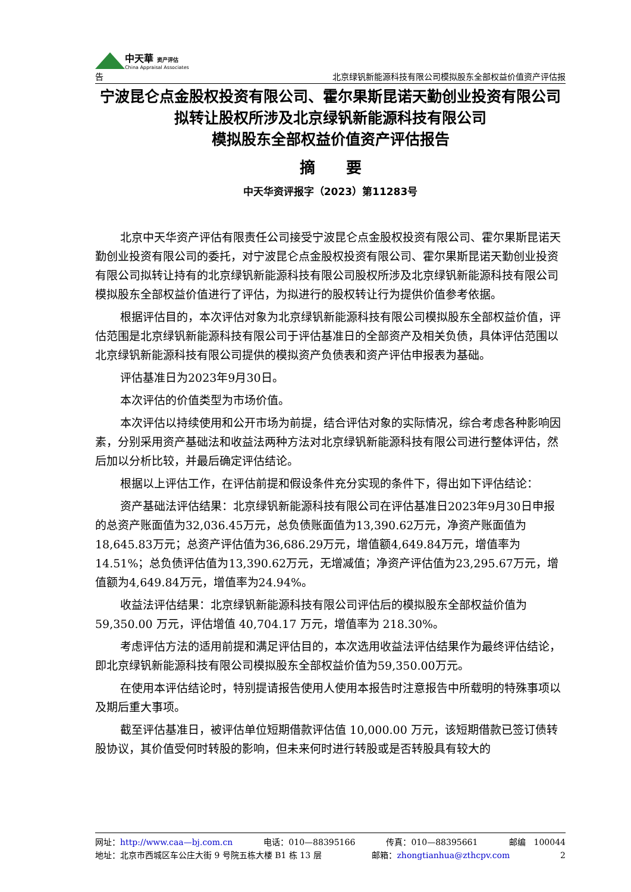中天華 资产评估
China Appraisal Associates
告
北京绿钒新能源科技有限公司模拟股东全部权益价值资产评估报
宁波昆仑点金股权投资有限公司、霍尔果斯昆诺天勤创业投资有限公司拟转让股权所涉及北京绿钒新能源科技有限公司
模拟股东全部权益价值资产评估报告
摘　　要
中天华资评报字（2023）第11283号
北京中天华资产评估有限责任公司接受宁波昆仑点金股权投资有限公司、霍尔果斯昆诺天勤创业投资有限公司的委托，对宁波昆仑点金股权投资有限公司、霍尔果斯昆诺天勤创业投资有限公司拟转让持有的北京绿钒新能源科技有限公司股权所涉及北京绿钒新能源科技有限公司模拟股东全部权益价值进行了评估，为拟进行的股权转让行为提供价值参考依据。
根据评估目的，本次评估对象为北京绿钒新能源科技有限公司模拟股东全部权益价值，评估范围是北京绿钒新能源科技有限公司于评估基准日的全部资产及相关负债，具体评估范围以北京绿钒新能源科技有限公司提供的模拟资产负债表和资产评估申报表为基础。
评估基准日为2023年9月30日。
本次评估的价值类型为市场价值。
本次评估以持续使用和公开市场为前提，结合评估对象的实际情况，综合考虑各种影响因素，分别采用资产基础法和收益法两种方法对北京绿钒新能源科技有限公司进行整体评估，然后加以分析比较，并最后确定评估结论。
根据以上评估工作，在评估前提和假设条件充分实现的条件下，得出如下评估结论：
资产基础法评估结果：北京绿钒新能源科技有限公司在评估基准日2023年9月30日申报的总资产账面值为32,036.45万元，总负债账面值为13,390.62万元，净资产账面值为18,645.83万元；总资产评估值为36,686.29万元，增值额4,649.84万元，增值率为14.51%；总负债评估值为13,390.62万元，无增减值；净资产评估值为23,295.67万元，增值额为4,649.84万元，增值率为24.94%。
收益法评估结果：北京绿钒新能源科技有限公司评估后的模拟股东全部权益价值为 59,350.00 万元，评估增值 40,704.17 万元，增值率为 218.30%。
考虑评估方法的适用前提和满足评估目的，本次选用收益法评估结果作为最终评估结论，即北京绿钒新能源科技有限公司模拟股东全部权益价值为59,350.00万元。
在使用本评估结论时，特别提请报告使用人使用本报告时注意报告中所载明的特殊事项以及期后重大事项。
截至评估基准日，被评估单位短期借款评估值 10,000.00 万元，该短期借款已签订债转股协议，其价值受何时转股的影响，但未来何时进行转股或是否转股具有较大的
网址：http://www.caa—bj.com.cn 电话：010—88395166 传真：010—88395661 邮编　100044
地址：北京市西城区车公庄大街 9 号院五栋大楼 B1 栋 13 层 邮箱：zhongtianhua@zthcpv.com 2